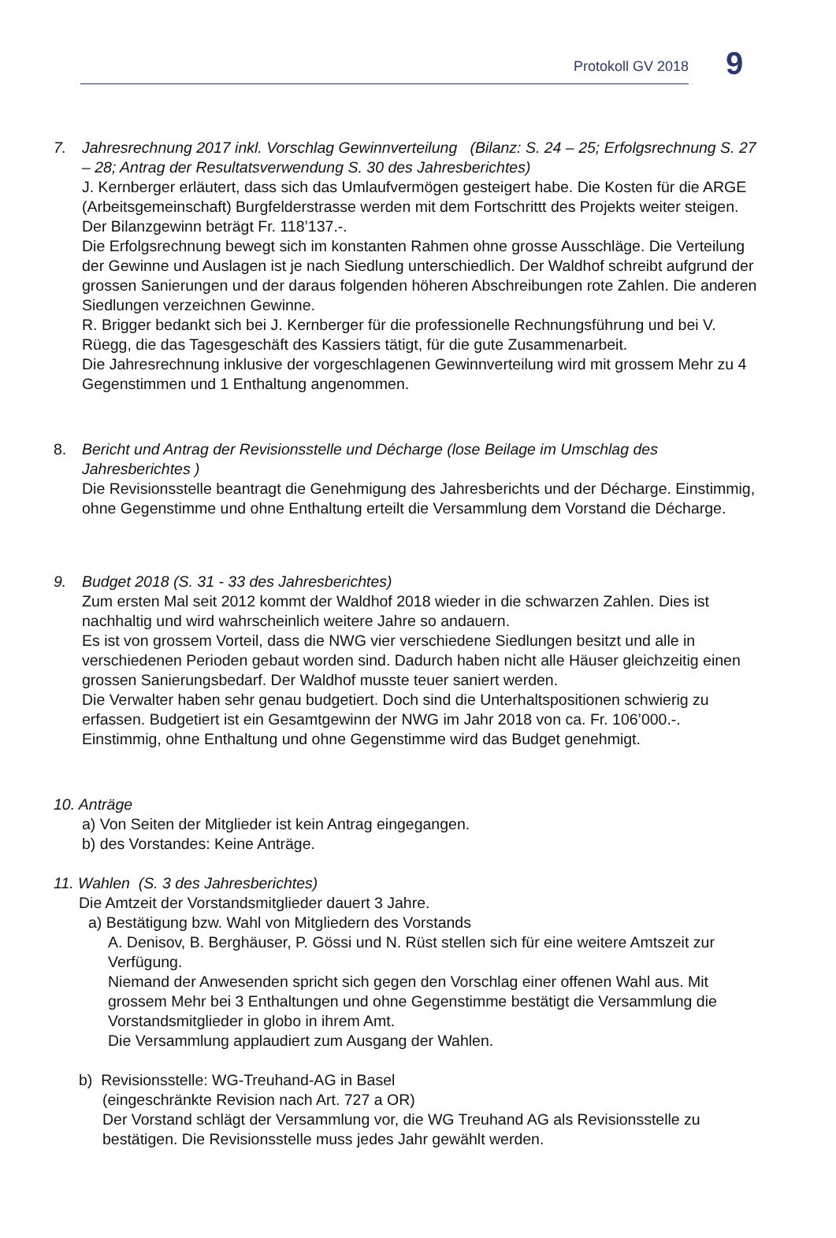Protokoll GV 2018
9
7. Jahresrechnung 2017 inkl. Vorschlag Gewinnverteilung (Bilanz: S. 24 – 25; Erfolgsrech­nung S. 27 – 28; Antrag der Resultatsverwendung S. 30 des Jahresberichtes)
J. Kernberger erläutert, dass sich das Umlaufvermögen gesteigert habe. Die Kosten für die ARGE (Arbeitsgemeinschaft) Burgfelderstrasse werden mit dem Fortschrittt des Projekts weiter steigen. Der Bilanzgewinn beträgt Fr. 118’137.-.
Die Erfolgsrechnung bewegt sich im konstanten Rahmen ohne grosse Ausschläge. Die Verteilung der Gewinne und Auslagen ist je nach Siedlung unterschiedlich. Der Waldhof schreibt aufgrund der grossen Sanierungen und der daraus folgenden höheren Abschreib­ungen rote Zahlen. Die anderen Siedlungen verzeichnen Gewinne.
R. Brigger bedankt sich bei J. Kernberger für die professionelle Rechnungsführung und bei V. Rüegg, die das Tagesgeschäft des Kassiers tätigt, für die gute Zusammenarbeit.
Die Jahresrechnung inklusive der vorgeschlagenen Gewinnverteilung wird mit grossem Mehr zu 4 Gegenstimmen und 1 Enthaltung angenommen.
8. Bericht und Antrag der Revisionsstelle und Décharge (lose Beilage im Umschlag des Jahresberichtes )
Die Revisionsstelle beantragt die Genehmigung des Jahresberichts und der Décharge. Einstimmig, ohne Gegenstimme und ohne Enthaltung erteilt die Versammlung dem Vorstand die Décharge.
9. Budget 2018 (S. 31 - 33 des Jahresberichtes)
Zum ersten Mal seit 2012 kommt der Waldhof 2018 wieder in die schwarzen Zahlen. Dies ist nachhaltig und wird wahrscheinlich weitere Jahre so andauern.
Es ist von grossem Vorteil, dass die NWG vier verschiedene Siedlungen besitzt und alle in verschiedenen Perioden gebaut worden sind. Dadurch haben nicht alle Häuser gleichzeitig einen grossen Sanierungsbedarf. Der Waldhof musste teuer saniert werden.
Die Verwalter haben sehr genau budgetiert. Doch sind die Unterhaltspositionen schwierig zu erfassen. Budgetiert ist ein Gesamtgewinn der NWG im Jahr 2018 von ca. Fr. 106’000.-.
Einstimmig, ohne Enthaltung und ohne Gegenstimme wird das Budget genehmigt.
10. Anträge
a) Von Seiten der Mitglieder ist kein Antrag eingegangen.
b) des Vorstandes: Keine Anträge.
11. Wahlen (S. 3 des Jahresberichtes)
Die Amtzeit der Vorstandsmitglieder dauert 3 Jahre.
a) Bestätigung bzw. Wahl von Mitgliedern des Vorstands
A. Denisov, B. Berghäuser, P. Gössi und N. Rüst stellen sich für eine weitere Amtszeit zur Verfügung.
Niemand der Anwesenden spricht sich gegen den Vorschlag einer offenen Wahl aus. Mit grossem Mehr bei 3 Enthaltungen und ohne Gegenstimme bestätigt die Versamm­lung die Vorstandsmitglieder in globo in ihrem Amt.
Die Versammlung applaudiert zum Ausgang der Wahlen.
b) Revisionsstelle: WG-Treuhand-AG in Basel
(eingeschränkte Revision nach Art. 727 a OR)
Der Vorstand schlägt der Versammlung vor, die WG Treuhand AG als Revisionsstelle zu bestätigen. Die Revisionsstelle muss jedes Jahr gewählt werden.